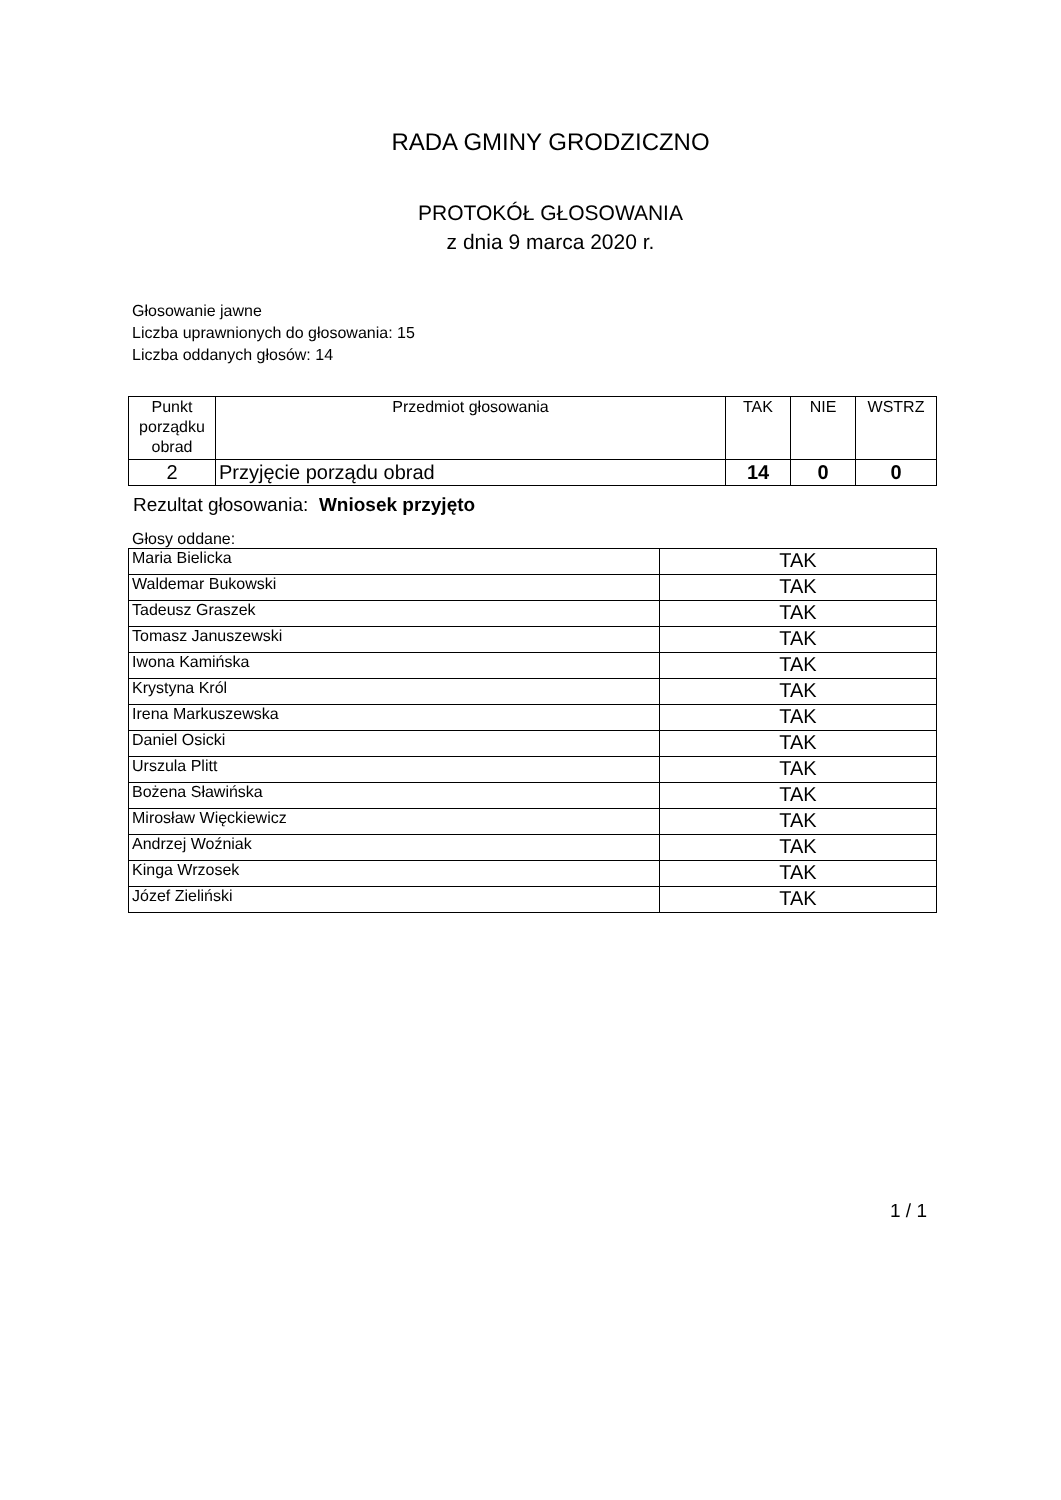RADA GMINY GRODZICZNO
PROTOKÓŁ GŁOSOWANIA
z dnia 9 marca 2020 r.
Głosowanie jawne
Liczba uprawnionych do głosowania: 15
Liczba oddanych głosów: 14
| Punkt porządku obrad | Przedmiot głosowania | TAK | NIE | WSTRZ |
| --- | --- | --- | --- | --- |
| 2 | Przyjęcie porządu obrad | 14 | 0 | 0 |
Rezultat głosowania: Wniosek przyjęto
Głosy oddane:
| Maria Bielicka | TAK |
| Waldemar Bukowski | TAK |
| Tadeusz Graszek | TAK |
| Tomasz Januszewski | TAK |
| Iwona Kamińska | TAK |
| Krystyna Król | TAK |
| Irena Markuszewska | TAK |
| Daniel Osicki | TAK |
| Urszula Plitt | TAK |
| Bożena Sławińska | TAK |
| Mirosław Więckiewicz | TAK |
| Andrzej Woźniak | TAK |
| Kinga Wrzosek | TAK |
| Józef Zieliński | TAK |
1 / 1